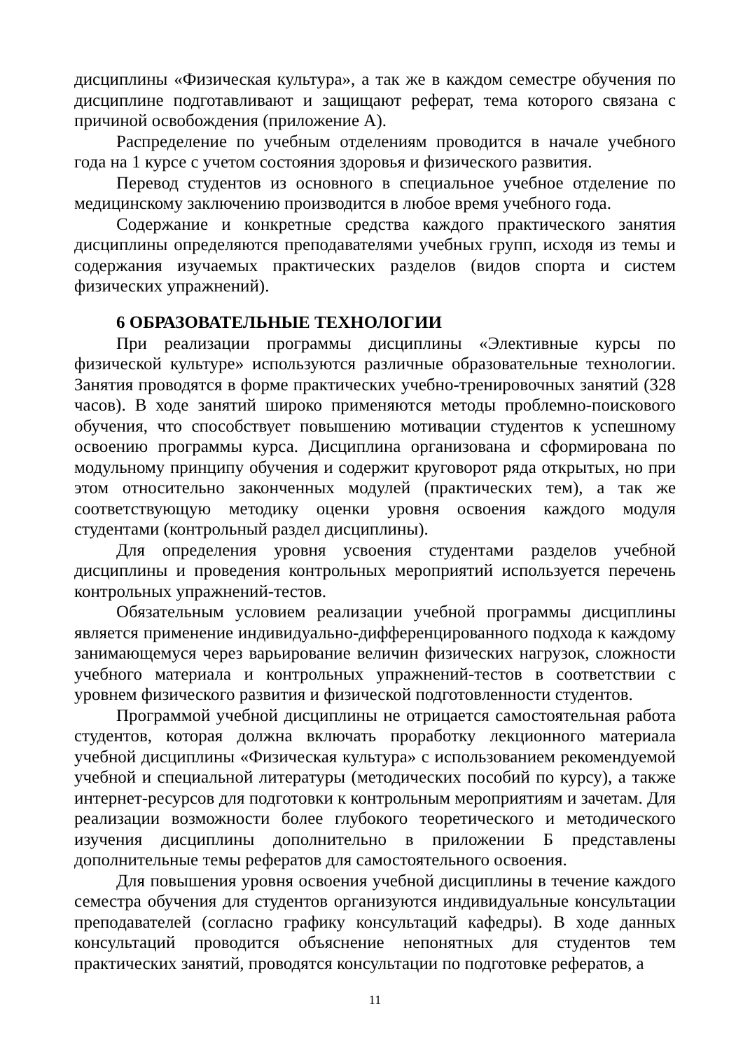дисциплины «Физическая культура», а так же в каждом семестре обучения по дисциплине подготавливают и защищают реферат, тема которого связана с причиной освобождения (приложение А).
Распределение по учебным отделениям проводится в начале учебного года на 1 курсе с учетом состояния здоровья и физического развития.
Перевод студентов из основного в специальное учебное отделение по медицинскому заключению производится в любое время учебного года.
Содержание и конкретные средства каждого практического занятия дисциплины определяются преподавателями учебных групп, исходя из темы и содержания изучаемых практических разделов (видов спорта и систем физических упражнений).
6 ОБРАЗОВАТЕЛЬНЫЕ ТЕХНОЛОГИИ
При реализации программы дисциплины «Элективные курсы по физической культуре» используются различные образовательные технологии. Занятия проводятся в форме практических учебно-тренировочных занятий (328 часов). В ходе занятий широко применяются методы проблемно-поискового обучения, что способствует повышению мотивации студентов к успешному освоению программы курса. Дисциплина организована и сформирована по модульному принципу обучения и содержит круговорот ряда открытых, но при этом относительно законченных модулей (практических тем), а так же соответствующую методику оценки уровня освоения каждого модуля студентами (контрольный раздел дисциплины).
Для определения уровня усвоения студентами разделов учебной дисциплины и проведения контрольных мероприятий используется перечень контрольных упражнений-тестов.
Обязательным условием реализации учебной программы дисциплины является применение индивидуально-дифференцированного подхода к каждому занимающемуся через варьирование величин физических нагрузок, сложности учебного материала и контрольных упражнений-тестов в соответствии с уровнем физического развития и физической подготовленности студентов.
Программой учебной дисциплины не отрицается самостоятельная работа студентов, которая должна включать проработку лекционного материала учебной дисциплины «Физическая культура» с использованием рекомендуемой учебной и специальной литературы (методических пособий по курсу), а также интернет-ресурсов для подготовки к контрольным мероприятиям и зачетам. Для реализации возможности более глубокого теоретического и методического изучения дисциплины дополнительно в приложении Б представлены дополнительные темы рефератов для самостоятельного освоения.
Для повышения уровня освоения учебной дисциплины в течение каждого семестра обучения для студентов организуются индивидуальные консультации преподавателей (согласно графику консультаций кафедры). В ходе данных консультаций проводится объяснение непонятных для студентов тем практических занятий, проводятся консультации по подготовке рефератов, а
11